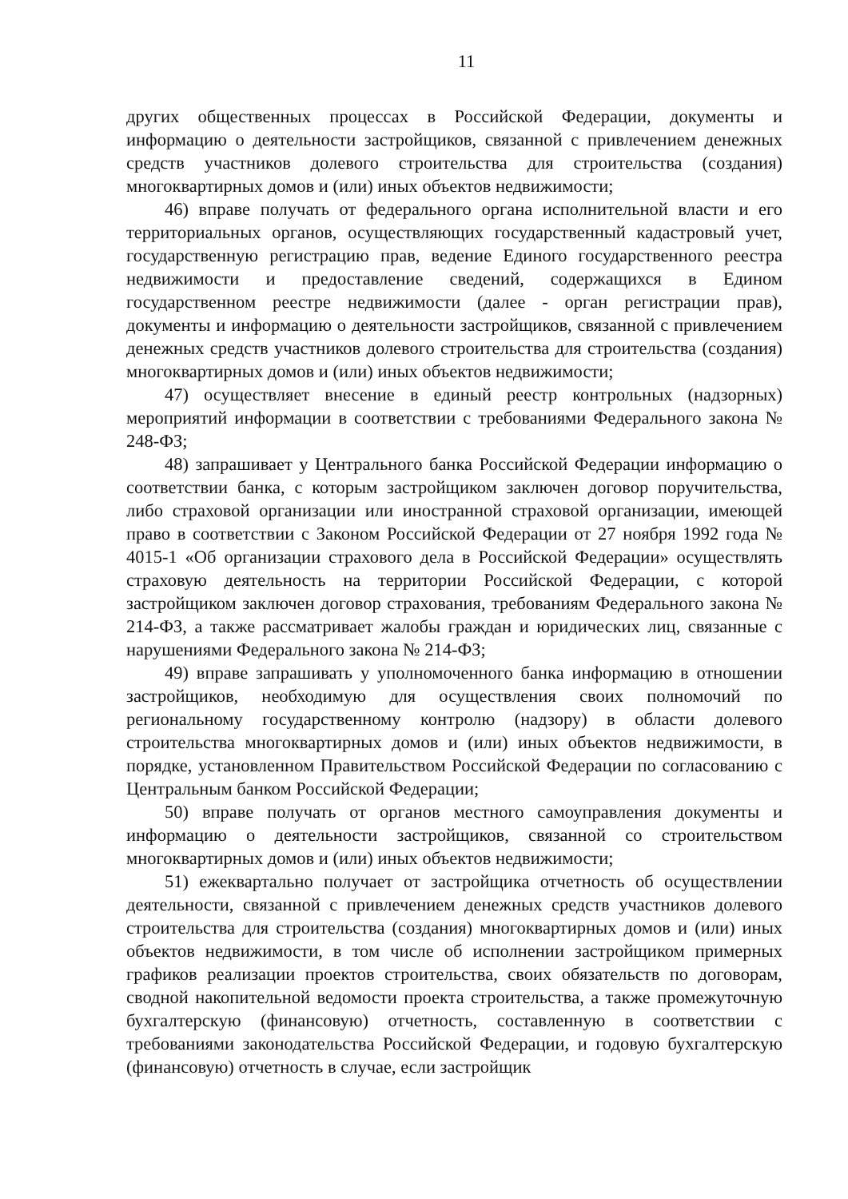11
других общественных процессах в Российской Федерации, документы и информацию о деятельности застройщиков, связанной с привлечением денежных средств участников долевого строительства для строительства (создания) многоквартирных домов и (или) иных объектов недвижимости;
46) вправе получать от федерального органа исполнительной власти и его территориальных органов, осуществляющих государственный кадастровый учет, государственную регистрацию прав, ведение Единого государственного реестра недвижимости и предоставление сведений, содержащихся в Едином государственном реестре недвижимости (далее - орган регистрации прав), документы и информацию о деятельности застройщиков, связанной с привлечением денежных средств участников долевого строительства для строительства (создания) многоквартирных домов и (или) иных объектов недвижимости;
47) осуществляет внесение в единый реестр контрольных (надзорных) мероприятий информации в соответствии с требованиями Федерального закона № 248-ФЗ;
48) запрашивает у Центрального банка Российской Федерации информацию о соответствии банка, с которым застройщиком заключен договор поручительства, либо страховой организации или иностранной страховой организации, имеющей право в соответствии с Законом Российской Федерации от 27 ноября 1992 года № 4015-1 «Об организации страхового дела в Российской Федерации» осуществлять страховую деятельность на территории Российской Федерации, с которой застройщиком заключен договор страхования, требованиям Федерального закона № 214-ФЗ, а также рассматривает жалобы граждан и юридических лиц, связанные с нарушениями Федерального закона № 214-ФЗ;
49) вправе запрашивать у уполномоченного банка информацию в отношении застройщиков, необходимую для осуществления своих полномочий по региональному государственному контролю (надзору) в области долевого строительства многоквартирных домов и (или) иных объектов недвижимости, в порядке, установленном Правительством Российской Федерации по согласованию с Центральным банком Российской Федерации;
50) вправе получать от органов местного самоуправления документы и информацию о деятельности застройщиков, связанной со строительством многоквартирных домов и (или) иных объектов недвижимости;
51) ежеквартально получает от застройщика отчетность об осуществлении деятельности, связанной с привлечением денежных средств участников долевого строительства для строительства (создания) многоквартирных домов и (или) иных объектов недвижимости, в том числе об исполнении застройщиком примерных графиков реализации проектов строительства, своих обязательств по договорам, сводной накопительной ведомости проекта строительства, а также промежуточную бухгалтерскую (финансовую) отчетность, составленную в соответствии с требованиями законодательства Российской Федерации, и годовую бухгалтерскую (финансовую) отчетность в случае, если застройщик